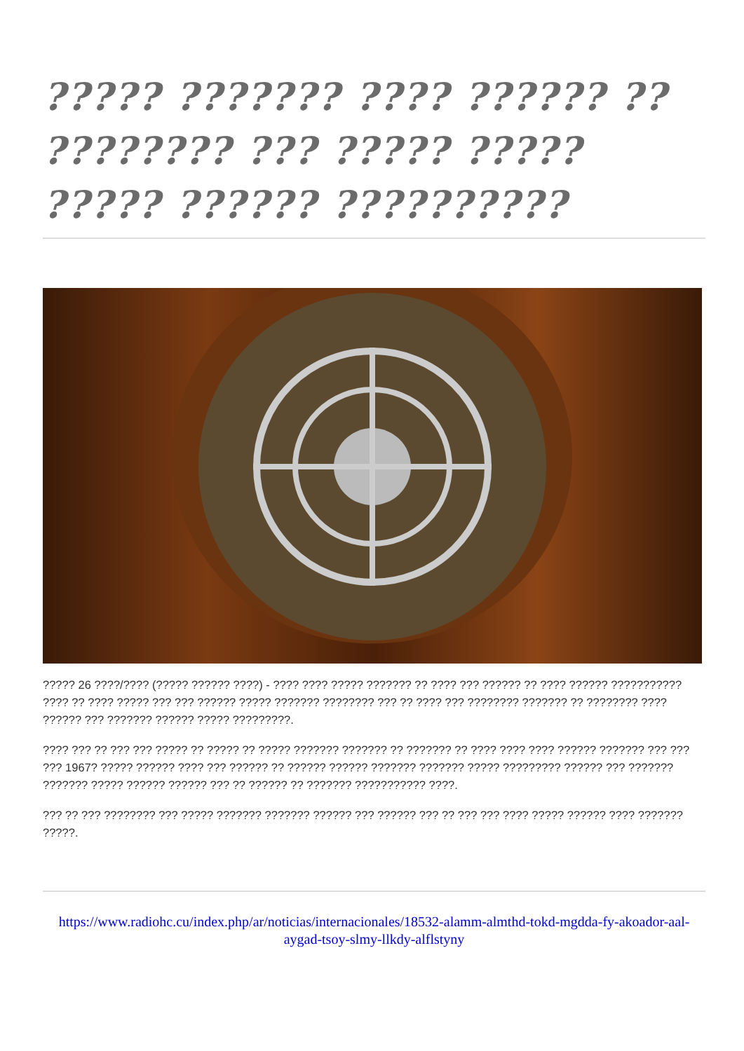????? ??????? ???? ?????? ?? ???????? ??? ????? ????? ????? ?????? ??????????
????? 26 ????/???? (????? ?????? ????) - ???? ???? ????? ??????? ?? ???? ??? ?????? ?? ???? ?????? ??????????? ???? ?? ???? ????? ??? ??? ?????? ????? ??????? ???????? ??? ?? ???? ??? ???????? ??????? ?? ???????? ???? ?????? ??? ??????? ?????? ????? ?????????.
???? ??? ?? ??? ??? ????? ?? ????? ?? ????? ??????? ??????? ?? ??????? ?? ???? ???? ???? ?????? ??????? ??? ??? ??? 1967? ????? ?????? ???? ??? ?????? ?? ?????? ?????? ??????? ??????? ????? ????????? ?????? ??? ??????? ??????? ????? ?????? ?????? ??? ?? ?????? ?? ??????? ??????????? ????.
??? ?? ??? ???????? ??? ????? ??????? ??????? ?????? ??? ?????? ??? ?? ??? ??? ???? ????? ?????? ???? ??????? ?????.
https://www.radiohc.cu/index.php/ar/noticias/internacionales/18532-alamm-almthd-tokd-mgdda-fy-akoador-aal-aygad-tsoy-slmy-llkdy-alflstyny